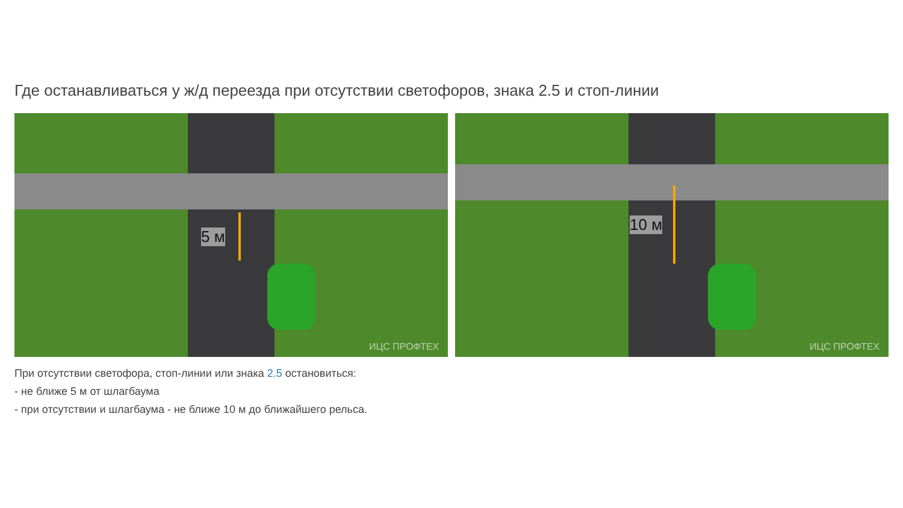Где останавливаться у ж/д переезда при отсутствии светофоров, знака 2.5 и стоп-линии
5 м
ИЦС ПРОФТЕХ
10 м
ИЦС ПРОФТЕХ
При отсутствии светофора, стоп-линии или знака 2.5 остановиться:
- не ближе 5 м от шлагбаума
- при отсутствии и шлагбаума - не ближе 10 м до ближайшего рельса.